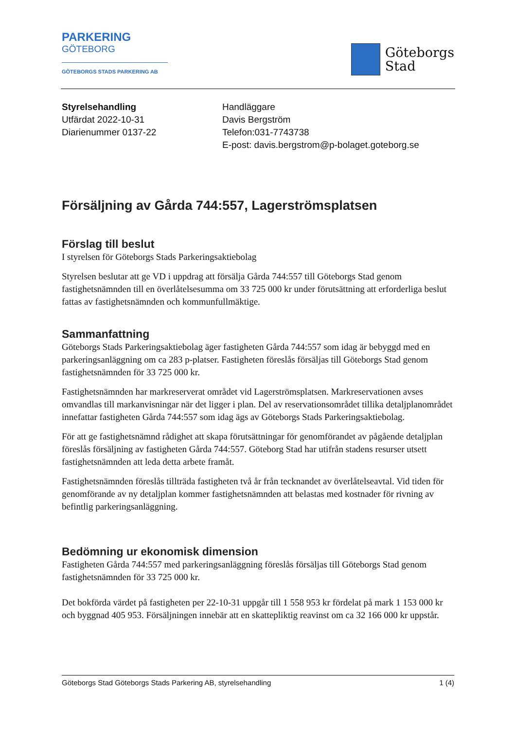PARKERING
GÖTEBORG
GÖTEBORGS STADS PARKERING AB
Göteborgs
Stad
Styrelsehandling
Utfärdat 2022-10-31
Diarienummer 0137-22
Handläggare
Davis Bergström
Telefon:031-7743738
E-post: davis.bergstrom@p-bolaget.goteborg.se
Försäljning av Gårda 744:557, Lagerströmsplatsen
Förslag till beslut
I styrelsen för Göteborgs Stads Parkeringsaktiebolag
Styrelsen beslutar att ge VD i uppdrag att försälja Gårda 744:557 till Göteborgs Stad genom fastighetsnämnden till en överlåtelsesumma om 33 725 000 kr under förutsättning att erforderliga beslut fattas av fastighetsnämnden och kommunfullmäktige.
Sammanfattning
Göteborgs Stads Parkeringsaktiebolag äger fastigheten Gårda 744:557 som idag är bebyggd med en parkeringsanläggning om ca 283 p-platser. Fastigheten föreslås försäljas till Göteborgs Stad genom fastighetsnämnden för 33 725 000 kr.
Fastighetsnämnden har markreserverat området vid Lagerströmsplatsen. Markreservationen avses omvandlas till markanvisningar när det ligger i plan. Del av reservationsområdet tillika detaljplanområdet innefattar fastigheten Gårda 744:557 som idag ägs av Göteborgs Stads Parkeringsaktiebolag.
För att ge fastighetsnämnd rådighet att skapa förutsättningar för genomförandet av pågående detaljplan föreslås försäljning av fastigheten Gårda 744:557. Göteborg Stad har utifrån stadens resurser utsett fastighetsnämnden att leda detta arbete framåt.
Fastighetsnämnden föreslås tillträda fastigheten två år från tecknandet av överlåtelseavtal. Vid tiden för genomförande av ny detaljplan kommer fastighetsnämnden att belastas med kostnader för rivning av befintlig parkeringsanläggning.
Bedömning ur ekonomisk dimension
Fastigheten Gårda 744:557 med parkeringsanläggning föreslås försäljas till Göteborgs Stad genom fastighetsnämnden för 33 725 000 kr.
Det bokförda värdet på fastigheten per 22-10-31 uppgår till 1 558 953 kr fördelat på mark 1 153 000 kr och byggnad 405 953. Försäljningen innebär att en skattepliktig reavinst om ca 32 166 000 kr uppstår.
Göteborgs Stad Göteborgs Stads Parkering AB, styrelsehandling 1 (4)